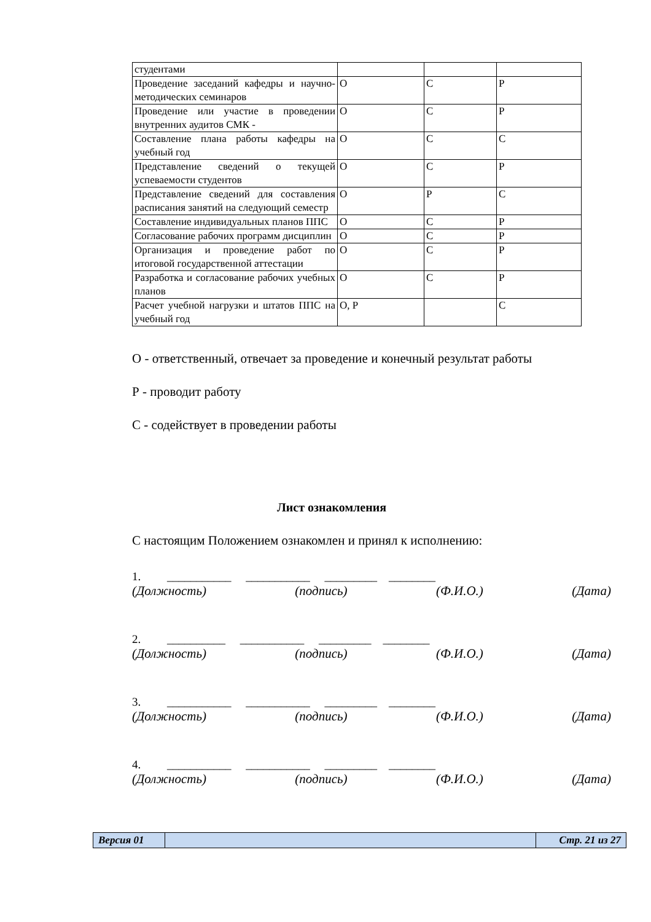| студентами | | | |
| Проведение заседаний кафедры и научно-методических семинаров | О | С | Р |
| Проведение или участие в проведении внутренних аудитов СМК - | О | С | Р |
| Составление плана работы кафедры на учебный год | О | С | С |
| Представление сведений о текущей успеваемости студентов | О | С | Р |
| Представление сведений для составления расписания занятий на следующий семестр | О | Р | С |
| Составление индивидуальных планов ППС | О | С | Р |
| Согласование рабочих программ дисциплин | О | С | Р |
| Организация и проведение работ по итоговой государственной аттестации | О | С | Р |
| Разработка и согласование рабочих учебных планов | О | С | Р |
| Расчет учебной нагрузки и штатов ППС на учебный год | О, Р | | С |
О - ответственный, отвечает за проведение и конечный результат работы
Р - проводит работу
С - содействует в проведении работы
Лист ознакомления
С настоящим Положением ознакомлен и принял к исполнению:
1. ___________ ___________ _________ ________
(Должность) (подпись) (Ф.И.О.) (Дата)
2. __________ ___________ _________ ________
(Должность) (подпись) (Ф.И.О.) (Дата)
3. ___________ ___________ _________ ________
(Должность) (подпись) (Ф.И.О.) (Дата)
4. ___________ ___________ _________ ________
(Должность) (подпись) (Ф.И.О.) (Дата)
| Версия 01 | | Стр. 21 из 27 |